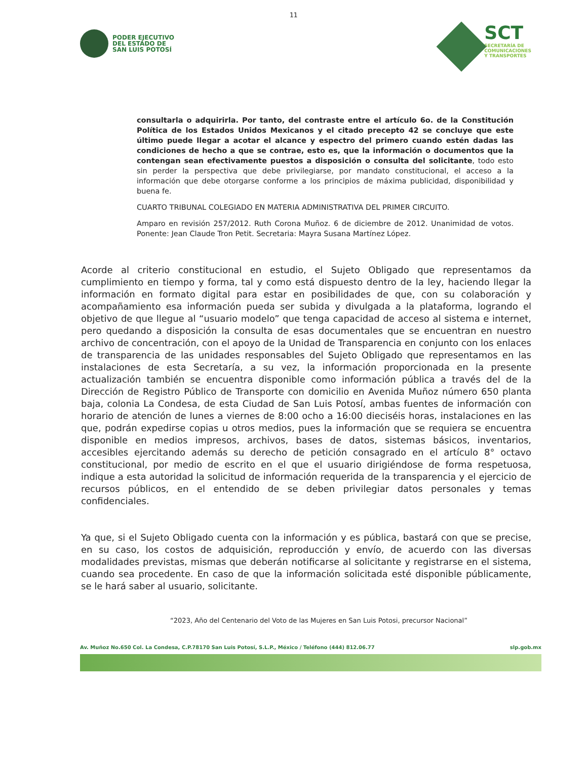11
PODER EJECUTIVO
DEL ESTADO DE
SAN LUIS POTOSÍ
SCT
SECRETARÍA DE
COMUNICACIONES
Y TRANSPORTES
consultarla o adquirirla. Por tanto, del contraste entre el artículo 6o. de la Constitución Política de los Estados Unidos Mexicanos y el citado precepto 42 se concluye que este último puede llegar a acotar el alcance y espectro del primero cuando estén dadas las condiciones de hecho a que se contrae, esto es, que la información o documentos que la contengan sean efectivamente puestos a disposición o consulta del solicitante, todo esto sin perder la perspectiva que debe privilegiarse, por mandato constitucional, el acceso a la información que debe otorgarse conforme a los principios de máxima publicidad, disponibilidad y buena fe.
CUARTO TRIBUNAL COLEGIADO EN MATERIA ADMINISTRATIVA DEL PRIMER CIRCUITO.
Amparo en revisión 257/2012. Ruth Corona Muñoz. 6 de diciembre de 2012. Unanimidad de votos. Ponente: Jean Claude Tron Petit. Secretaria: Mayra Susana Martínez López.
Acorde al criterio constitucional en estudio, el Sujeto Obligado que representamos da cumplimiento en tiempo y forma, tal y como está dispuesto dentro de la ley, haciendo llegar la información en formato digital para estar en posibilidades de que, con su colaboración y acompañamiento esa información pueda ser subida y divulgada a la plataforma, logrando el objetivo de que llegue al “usuario modelo” que tenga capacidad de acceso al sistema e internet, pero quedando a disposición la consulta de esas documentales que se encuentran en nuestro archivo de concentración, con el apoyo de la Unidad de Transparencia en conjunto con los enlaces de transparencia de las unidades responsables del Sujeto Obligado que representamos en las instalaciones de esta Secretaría, a su vez, la información proporcionada en la presente actualización también se encuentra disponible como información pública a través del de la Dirección de Registro Público de Transporte con domicilio en Avenida Muñoz número 650 planta baja, colonia La Condesa, de esta Ciudad de San Luis Potosí, ambas fuentes de información con horario de atención de lunes a viernes de 8:00 ocho a 16:00 dieciséis horas, instalaciones en las que, podrán expedirse copias u otros medios, pues la información que se requiera se encuentra disponible en medios impresos, archivos, bases de datos, sistemas básicos, inventarios, accesibles ejercitando además su derecho de petición consagrado en el artículo 8° octavo constitucional, por medio de escrito en el que el usuario dirigiéndose de forma respetuosa, indique a esta autoridad la solicitud de información requerida de la transparencia y el ejercicio de recursos públicos, en el entendido de se deben privilegiar datos personales y temas confidenciales.
Ya que, si el Sujeto Obligado cuenta con la información y es pública, bastará con que se precise, en su caso, los costos de adquisición, reproducción y envío, de acuerdo con las diversas modalidades previstas, mismas que deberán notificarse al solicitante y registrarse en el sistema, cuando sea procedente. En caso de que la información solicitada esté disponible públicamente, se le hará saber al usuario, solicitante.
“2023, Año del Centenario del Voto de las Mujeres en San Luis Potosi, precursor Nacional”
Av. Muñoz No.650 Col. La Condesa, C.P.78170 San Luis Potosí, S.L.P., México / Teléfono (444) 812.06.77 slp.gob.mx